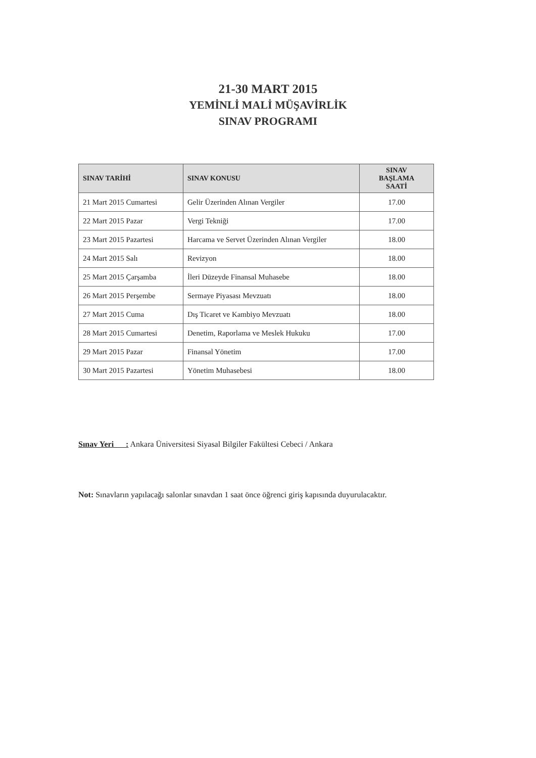21-30 MART 2015
YEMİNLİ MALİ MÜŞAVİRLİK
SINAV PROGRAMI
| SINAV TARİHİ | SINAV KONUSU | SINAV BAŞLAMA SAATİ |
| --- | --- | --- |
| 21 Mart 2015 Cumartesi | Gelir Üzerinden Alınan Vergiler | 17.00 |
| 22 Mart 2015 Pazar | Vergi Tekniği | 17.00 |
| 23 Mart 2015 Pazartesi | Harcama ve Servet Üzerinden Alınan Vergiler | 18.00 |
| 24 Mart 2015 Salı | Revizyon | 18.00 |
| 25 Mart 2015 Çarşamba | İleri Düzeyde Finansal Muhasebe | 18.00 |
| 26 Mart 2015 Perşembe | Sermaye Piyasası Mevzuatı | 18.00 |
| 27 Mart 2015 Cuma | Dış Ticaret ve Kambiyo Mevzuatı | 18.00 |
| 28 Mart 2015 Cumartesi | Denetim, Raporlama ve Meslek Hukuku | 17.00 |
| 29 Mart 2015 Pazar | Finansal Yönetim | 17.00 |
| 30 Mart 2015 Pazartesi | Yönetim Muhasebesi | 18.00 |
Sınav Yeri : Ankara Üniversitesi Siyasal Bilgiler Fakültesi Cebeci / Ankara
Not: Sınavların yapılacağı salonlar sınavdan 1 saat önce öğrenci giriş kapısında duyurulacaktır.